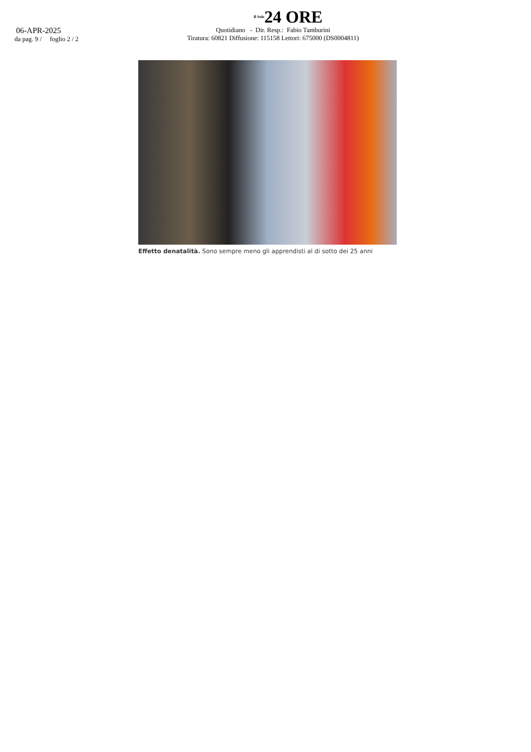06-APR-2025
da pag. 9 / foglio 2 / 2
Il Sole24 ORE
Quotidiano - Dir. Resp.: Fabio Tamburini
Tiratura: 60821 Diffusione: 115158 Lettori: 675000 (DS0004811)
Effetto denatalità. Sono sempre meno gli apprendisti al di sotto dei 25 anni